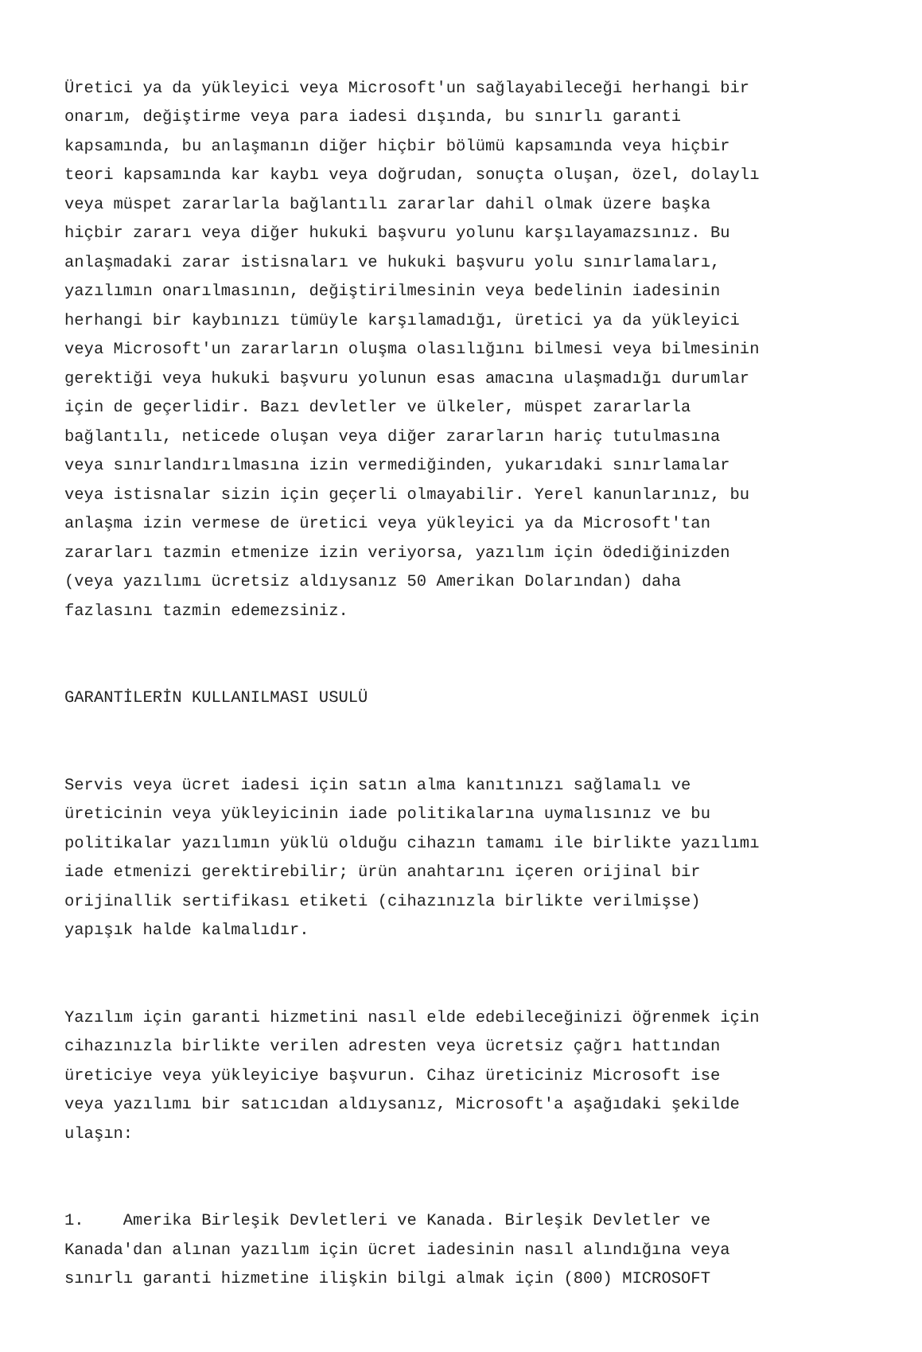Üretici ya da yükleyici veya Microsoft'un sağlayabileceği herhangi bir onarım, değiştirme veya para iadesi dışında, bu sınırlı garanti kapsamında, bu anlaşmanın diğer hiçbir bölümü kapsamında veya hiçbir teori kapsamında kar kaybı veya doğrudan, sonuçta oluşan, özel, dolaylı veya müspet zararlarla bağlantılı zararlar dahil olmak üzere başka hiçbir zararı veya diğer hukuki başvuru yolunu karşılayamazsınız. Bu anlaşmadaki zarar istisnaları ve hukuki başvuru yolu sınırlamaları, yazılımın onarılmasının, değiştirilmesinin veya bedelinin iadesinin herhangi bir kaybınızı tümüyle karşılamadığı, üretici ya da yükleyici veya Microsoft'un zararların oluşma olasılığını bilmesi veya bilmesinin gerektiği veya hukuki başvuru yolunun esas amacına ulaşmadığı durumlar için de geçerlidir. Bazı devletler ve ülkeler, müspet zararlarla bağlantılı, neticede oluşan veya diğer zararların hariç tutulmasına veya sınırlandırılmasına izin vermediğinden, yukarıdaki sınırlamalar veya istisnalar sizin için geçerli olmayabilir. Yerel kanunlarınız, bu anlaşma izin vermese de üretici veya yükleyici ya da Microsoft'tan zararları tazmin etmenize izin veriyorsa, yazılım için ödediğinizden (veya yazılımı ücretsiz aldıysanız 50 Amerikan Dolarından) daha fazlasını tazmin edemezsiniz.
GARANTİLERİN KULLANILMASI USULÜ
Servis veya ücret iadesi için satın alma kanıtınızı sağlamalı ve üreticinin veya yükleyicinin iade politikalarına uymalısınız ve bu politikalar yazılımın yüklü olduğu cihazın tamamı ile birlikte yazılımı iade etmenizi gerektirebilir; ürün anahtarını içeren orijinal bir orijinallik sertifikası etiketi (cihazınızla birlikte verilmişse) yapışık halde kalmalıdır.
Yazılım için garanti hizmetini nasıl elde edebileceğinizi öğrenmek için cihazınızla birlikte verilen adresten veya ücretsiz çağrı hattından üreticiye veya yükleyiciye başvurun. Cihaz üreticiniz Microsoft ise veya yazılımı bir satıcıdan aldıysanız, Microsoft'a aşağıdaki şekilde ulaşın:
1. Amerika Birleşik Devletleri ve Kanada. Birleşik Devletler ve Kanada'dan alınan yazılım için ücret iadesinin nasıl alındığına veya sınırlı garanti hizmetine ilişkin bilgi almak için (800) MICROSOFT